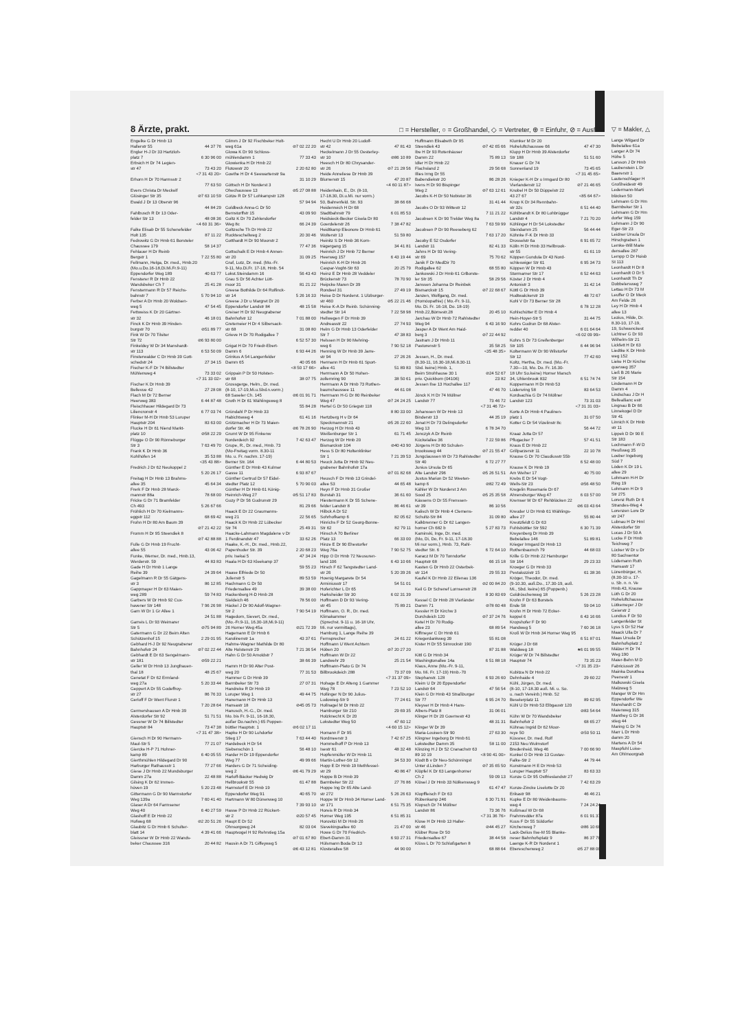8 Ärzte, prakt. □ = Hersteller, ○ = Großhandel, ◇ = Vertreter, ⊕ = Einfuhr, ⊘ = Ausfuhr
Engelke G Dr Hmb 13
Hallerstr 55 44 37 76
Engler H-J Dr 33 Hartzloh-
platz 7 6 30 96 00
Erbsich H Dr 74 Legien-
str 47 73 43 20
<7 31 43 20>
Erhorn H Dr 70 Harmsstr 2
77 63 50
Evers Christa Dr Meckelf
Glüsinger Str 35 ⊘7 63 10 59
Ewald J Dr 13 Oberstr 96
44 84 29
Fahlbusch R Dr 13 Oder-
felder Str 13 48 08 36
<4 60 31 36>
Falke Elisab Dr 55 Schenefelder
Holt 135 87 11 22
Fedrowitz G Dr Hmb 61 Borsteler
Chaussee 179 58 14 37
Fehlauer H Dr Reinb
Bergstr 1 7 22 55 80
Fellmann, Helga, Dr. med., Hmb.20
(Mo.u.Do.16-18,Di.Mi.Fr.9-11)
Eppendorfer Weg 189 40 63 77
Fensterer R Dr Hmb 22
Wandsbeker Ch 7 25 41 28
Fenstermann R Dr 57 Reichs-
bahnstr 7 5 70 94 10
Ferber A Dr Hmb 20 Woldsen-
weg 5 47 54 45
Fettweiss K Dr 20 Gärtner-
str 32 46 18 01
Finck K Dr Hmb 39 Hinden-
burgstr 70 ⊘51 89 77
Fink W Dr 70 Tilsiter
Str 72 ⊘6 93 80 00
Finkeldey W Dr 34 Manshardt-
str 113 6 53 50 09
Finsterwalder C Dr Hmb 39 Gott-
schedstr 24 27 34 15
Fischer K-F Dr 74 Billstedter
Mühlenweg 4 73 33 02
<7 31 33 02>
Fischer K Dr Hmb 39
Bellevue 42 27 28 08
Flach M Dr 72 Berner
Heerweg 383 6 44 87 48
Fleischhauer Hildegard Dr 73
Liliencronstr 4 6 77 03 74
Flinker M-H Dr Hmb 53 Luruper
Hauptstr 204 83 63 00
Flucke H Dr 61 Niend Markt-
platz 10 ⊘58 22 29
Flügge O Dr 90 Rönneburger
Str 3 7 63 49 70
Frank K Dr Hmb 36
Kohlhöfen 14 35 53 88
<35 43 88>
Fredrich J Dr 62 Neukoppel 2
5 20 26 17
Freitag H Dr Hmb 13 Brahms-
allee 35 45 64 34
Frerk F Dr Hmb 28 Marck-
mannstr 88a 78 68 00
Fricke G Dr 71 Bramfelder
Ch 493 5 26 67 66
Fröhlich H Dr 70 Kielmanns-
eggstr 112 68 69 42
Frohn H Dr 80 Am Baum 39
⊘7 21 42 22
Fromm H Dr 95 Steendiek 8
⊘7 42 88 88
Fulle G Dr Hmb 19 Frucht-
allee 55 43 06 42
Funke, Werner, Dr. med., Hmb.13,
Werderstr. 59 44 83 83
Gade H Dr Hmb 1 Lange
Reihe 39 24 39 64
Gagelmann R Dr 55 Gätgens-
str 3 86 12 85
Gappmayer H Dr 63 Maien-
weg 289 59 74 83
Garbers W Dr Hmb 92 Cux-
havener Str 148 7 96 26 98
Garn W Dr 1 Gr Allee 1
24 51 88
Garreis L Dr 93 Weimarer
Str 5 ⊘75 94 89
Gatermann G Dr 22 Beim Alten
Schützenhof 15 2 29 01 95
Gebhard H-J Dr 92 Neugrabener
Bahnhofstr 24 ⊘7 02 22 44
Gebhardt E Dr 63 Sengelmann-
str 181 ⊘59 22 21
Geller W Dr Hmb 13 Jungfrauen-
thal 18 48 25 67
Genetat F Dr 62 Ermland-
weg 27a 5 20 33 44
Geppert A Dr 55 Godeffroy-
str 27 86 76 33
Gerloff F Dr Went Flurstr 1
7 20 28 64
Germershausen A Dr Hmb 39
Alsterdorfer Str 92 51 71 51
Gessner W Dr 74 Billstedter
Hauptstr 84 73 47 38
<7 31 47 38>
Giensch H Dr 90 Hermann-
Maul-Str 5 77 21 07
Giercke H-P 71 Hohner-
kamp 89 6 40 05 55
Gierthmühlen Hildegard Dr 90
Harburger Rathausstr 1 77 27 66
Giese J Dr Hmb 22 Mundsburger
Damm 27a 22 48 88
Gilsing K Dr 62 Immen-
höven 19 5 20 23 48
Gittermann G Dr 90 Marmstorfer
Weg 139a 7 60 41 40
Glaser A Dr 64 Farmsener
Weg 40 6 40 27 59
Glashoff E Dr Hmb 22
Hofweg 68 ⊘2 20 51 26
Glaubitz G Dr Hmb 6 Schulter-
blatt 14 4 39 41 66
Gleissner W Dr Hmb 22 Wands-
beker Chaussee 316 20 44 82
Glimm J Dr 92 Fischbeker Holt-
weg 61a ⊘7 02 22 20
Glowa K Dr 90 Schloss-
mühlendamm 1 77 33 43
Glowienka H Dr Hmb 22
Flotowstr 20 2 20 62 80
Goethe H Dr 4 Seewartenstr 9a
31 10 29
Göttsch H Dr Norderst 3
Ohechaussee 13 ⊘5 27 08 88
Götze R Dr 57 Lohkampstr 128
57 94 94
Goldbeck Anna-G Dr 50
Bernstorffstr 15 43 09 90
Goltz K Dr 70 Zehlendorfer
Weg 8c 66 24 39
Goltzsche Th Dr Hmb 22
Ruckteschellweg 2 20 30 46
Gotthardt H Dr 90 Moorstr 2
77 47 36
Gottschalk E Dr Hmb 4 Annen-
str 20 31 09 25
Graf, Lutz, Dr. med. (Mo.-Fr.
9-11, Mo.Di.Fr. 17-18, Hmb. 54
Lokst.Steindamm 16 56 43 43
Grau S Dr 56 Achter Lütt-
moor 31 81 21 22
Greese Bothilde Dr 64 Rolfinck-
str 14 5 26 16 33
Greese J Dr u Margret Dr 20
Eppendorfer Landstr 84 48 15 58
Greiser H Dr 92 Neugrabener
Bahnhofstr 12 7 01 88 00
Gretemeier H Dr 4 Silbersack-
str 68 31 08 80
Grieve H Dr 70 Rodigallee 7
6 52 57 30
Grigat H Dr 70 Friedr-Ebert-
Damm 6 6 93 44 26
Grinkus A 54 Langenfelder
Damm 65 40 05 66
<8 50 17 66>
Grippain P Dr 50 Holsten-
str 68 38 07 75
Grossgerge, Helm., Dr. med.
(8-10, 17-19,Mi.u.Sbd.n.vorm.)
68 Saseler Ch. 145 ⊘6 01 91 71
Groth H Dr 61 Wählingsweg 8
55 84 28
Gründahl P Dr Hmb 33
Habichtsweg 4 61 41 16
Grützmacher H Dr 73 Maien-
dorfer Str. 46 ⊘6 78 26 90
Grumt W Dr 95 Finkenw
Norderdeich 92 7 42 63 47
Grupe, R., Dr. med., Hmb. 73
(Mo-Freitag vorm. 8.30-11
Mo. u. Fr. nachm. 17-19)
Berner Str. 164 6 44 80 53
Günther E Dr Hmb 43 Kulmer
Gasse 11 6 93 87 67
Günther Gertrud Dr 57 Eidel-
stedter Platz 12 5 70 90 03
Günther H Dr Hmb 61 König-
Heinrich-Weg 27 ⊘5 51 17 83
Guzy P Dr 56 Gudrunstr 29
81 29 66
Haack E Dr 22 Graumanns-
weg 21 22 56 65
Haack K Dr Hmb 22 Lübecker
Str 74 25 49 31
Haacke-Lahmann Magdalene v Dr
1 Ferdinandstr 47 33 62 26
Haake, K.-H., Dr. med., Hmb.22,
Papenhuder Str. 39 2 20 68 23
priv. Isekai 5 47 34 24
Haala H Dr 63 Kleekamp 37
59 55 23
Haase Elfriede Dr 50
Julienstr 5 89 53 59
Hachmann G Dr 50
Friedensallee 49 39 38 00
Hackenberg H-D Hmb 28
Sieldeich 46 78 56 00
Häckel J Dr 90 Adolf-Wagner-
Str 2 7 90 54 19
Hagedorn, Sievert, Dr. med.,
(Mo.-Fr.9-11, 16.30-18,Mi.9-11)
26 Horner Weg 45a ⊘21 72 39
Hagemann E Dr Hmb 6
Karolinenstr 1a 43 37 61
Hahme-Wagner Mathilde Dr 80
Alte Holstenstr 29 7 21 36 54
Hahn G Dr 50 Arnoldstr 7
38 66 39
Hamm H Dr 90 Alter Post-
weg 20 77 31 53
Hammer G Dr Hmb 39
Barmbeker Str 73 27 07 31
Handreke R Dr Hmb 19
Luruper Weg 1 49 44 75
Hanemann H Dr Hmb 13
Hansastr 18 ⊘45 05 73
Hanusch, H.-G., Dr. med.
Mo. bis Fr. 9-11, 16-18.30,
außer Do.nachm.) 65 Poppen-
büttler Hauptstr. 1 ⊘6 02 17 11
Hapke H Dr 90 Luhdorfer
Stieg 17 7 63 44 40
Hardebeck H Dr 54
Siebenschön 1 56 48 10
Harder H Dr 19 Eppendorfer
Weg 77 49 99 66
Harders G Dr 71 Scheiding-
weg 2 ⊘6 41 79 29
Harloff-Bäcker Hedwig Dr
Hellbrookstr 55 61 47 88
Harmstorf E Dr Hmb 19
Eppendorfer Weg 91 40 65 70
Hartmann W 80 Dünenweg 10
7 39 93 10
Hasse P Dr Hmb 22 Rückert-
str 2 ⊘20 57 45
Haupt E Dr 52
Ohnsorgweg 24 82 03 04
Hauptvogel H 92 Rehrstieg 15a
⊘7 01 67 80
Hausin A Dr 71 Giffeyweg 5
⊘6 43 12 81
Hecht U Dr Hmb 20 Ludolf-
str 42 47 81 43
Heckelmann J Dr 55 Oesterley-
str 10 ⊘86 10 89
Heesch H Dr 80 Chrysander-
str 26 ⊘7 21 28 56
Heide Anneliese Dr Hmb 39
Blumenstr 15 47 20 87
<4 60 11 87>
Heidenhain, E., Dr. (8-10,
17-18.30, Di.u.Mi. nur vorm.)
50, Bahrenfeld. Str. 93 38 66 68
Heidenreich H Dr 68
Stadtbahnstr 79 6 01 85 53
Heidsieck-Becker Gisela Dr 80
Goerdelerstr 26 7 38 47 82
Heidtkamp Eleonore Dr Hmb 61
Wolterstr 13 51 59 80
Heinitz S Dr Hmb 36 Korn-
trägergang 15 34 41 81
Heinrich J Dr Hmb 72 Berner
Heerweg 157 6 43 19 44
Heinrich K-H Dr Hmb 26
Caspar-Voght-Str 63 20 25 79
Heinz E Dr Hmb 28 Veddeler
Brückenstr 73 78 70 90
Heipcke Maren Dr 39
Rondeel 31 27 49 19
Heise D Dr Norderst. 1 Ulzburger-
str 460 ⊘5 22 21 46
Heise K-A Dr Reinb. Schönning-
stedter Str 14 7 22 58 98
Hellwegen F Dr Hmb 39
Andreasstr 22 27 74 93
Helm G Dr Hmb 13 Oderfelder
Str 7 47 38 83
Helssen H Dr 90 Mehring-
weg 6 7 90 52 18
Henning W Dr Hmb 39 Jarre-
str 94 27 26 26
Hermann H Dr Hmb 61 Sport-
allee 41 51 89 83
Herrmann A Dr 50 Hohen-
zollernring 90 38 50 61
Herrmann A Dr Hmb 73 Rothen-
baumchaussee 11 44 61 08
Herrmann H-G Dr 80 Reinbeker
Weg 47 ⊘7 24 24 25
Hertel G Dr 50 Griegstr 118
8 80 33 00
Hertzberg H v Dr 64
Speckmannstr 21 ⊘5 26 22 60
Herzog H Dr Hmb 43
Weißenburger Str 1 61 71 45
Herzog W Dr Hmb 20
Bismarckstr 104 ⊘40 43 90
Hess S Dr 80 Holtenklinker
Str 1 7 21 39 53
Heuck Jutta Dr Hmb 92 Neu-
grabener Bahnhofstr 17a
⊘7 01 82 68
Heusch F Dr Hmb 13 Grindel-
allee 53 44 65 48
Heyn F Dr Hmb 31 Großer
Burstah 31 36 61 60
Hiestermann K Dr 55 Schene-
felder Landstr 8 86 46 61
Hilbck A Dr 52
Sohrhofkamp 6 82 05 62
Hinrichs F Dr 52 Georg-Bonne-
Str 62 82 79 11
Hinsch A 70 Berliner
Platz 13 66 33 00
Hinze E Dr 90 Ehestorfer
Weg 76a 7 90 52 75
Hipp O Dr Hmb 72 Neusuren-
land 106 6 43 10 66
Hirsch F 62 Tangstedter Land-
str 26 5 20 39 26
Hoenig Margarete Dr 54
Arminiusstr 17 54 51 01
Hoferichter L Dr 65
Harksheider Str 30 6 02 31 39
Hoffmann D Dr 93 Vering-
str 45 75 89 21
Hoffmann, O. R., Dr. med.
Klimakammer
(Sprechst. 9-11 u. 16-18 Uhr,
Mi. nur vormittags),
Hamburg 1, Lange Reihe 39
Fernsprecher 24 61 22
Hoffmann U Went Achtern
Höben 20 ⊘7 20 27 20
Hoffmann W Dr 22
Landwehr 29 25 21 54
Hoffmann-Plato G Dr 74
Billbrookdeich 288 73 37 09
<7 31 37 09>
Hohage E Dr Alteng 1 Gammer
Weg 78 7 23 52 10
Hollinger N Dr 90 Julius-
Ludowieg-Str 9 77 24 61
Hollnagel M Dr Hmb 22
Hamburger Str 210 29 69 35
Holzknecht K Dr 20
Lokstedter Weg 50 47 60 12
<4 60 15 12>
Homann F Dr 95
Nordmeerstr 3 7 42 67 25
Hommelhoff P Dr Hmb 13
Isestr 61 48 32 48
Hopfenmüller W Dr Hmb 11
Martin-Luther-Str 12 34 53 30
Hopp E Dr Hmb 19 Methfessel-
str 29 40 86 47
Hoppe B Dr Hmb 39
Barmbeker Str 22 27 76 86
Hoppe Ing Dr 65 Alte Land-
str 272 5 26 26 63
Hoppe W Dr Hmb 34 Horner Land-
str 171 6 51 75 35
Horeis R Dr Hmb 34
Horner Weg 195 6 51 85 31
Horovitzi M Dr Hmb 26
Sievekingsallee 60 21 47 00
Howe G Dr 70 Friedrich-
Ebert-Damm 31 6 93 27 31
Hülsmann Boda Dr 13
Klosterallee 58 44 90 00
Huffmann Elisabeth Dr 95
Steendiek 43 ⊘7 42 65 66
Ibe H Dr 93 Rotenhäuser
Damm 22 75 89 13
Idler H Dr Hmb 22
Flachsland 2 29 56 68
Illies Irmg Dr 55
Babendiekstr 20 86 28 26
Ivens H Dr 90 Bispinger
Weg 2 ⊘7 63 12 61
Jacobs K-H Dr 50 Nobistor 36
31 41 44
Jacobs O Dr 93 Wittestr 12
7 11 21 22
Jacobsen K Dr 90 Trelder Weg 8a
7 63 59 99
Jacobsen P Dr 90 Reeseberg 62
7 63 17 20
Jacoby E 52 Osdorfer
Landstr 11 82 41 33
Jahns H Dr 93 Vering-
str 69 75 70 62
Janik F Dr MedDir 70
Rodigallee 62 68 55 80
Jankowski J Dr Hmb 61 GrBorste-
ler Str 35 58 29 56
Janssen Johanna Dr Reinbek
Bismarckstr 15 ⊘7 22 68 67
Janzen, Wolfgang, Dr. med.
(Homöopathie) ( Mo.-Fr. 9-11,
Mo. Di. Fr. 16-18, Do. 18-19)
Hmb.22,Börnestr.28 20 45 10
Jarchau W Dr Hmb 72 Rahlstedter
Weg 94 6 43 16 90
Jasper A Dr Went Am Haid-
berg 3 ⊘7 22 44 92
Jastram J Dr Hmb 11
Pastorenstr 5 35 58 25
<35 48 35>
Jessen, H., Dr. med.
(8.30-11, 16.30-18,Mi.8.30-11
Sbd. keine) Hmb. 1,
Beim Strohhause 30 1 ⊘24 52 67
priv. Quickborn (04106) 23 82
Jessen Ilse 13 Hochallee 117
47 46 70
Jönck K H Dr 74 Möllner
Landstr 77 73 46 72
<7 31 46 72>
Johanssen W Dr Hmb 13
Binderstr 13 44 35 19
Jonat H Dr 73 Delingsdorfer
Weg 13 6 78 34 70
Jonczyk A Dr Reinb
Kückelallee 36 7 22 59 86
Jürgens H Dr 80 Schulen-
brooksweg 44 ⊘7 21 55 47
Jungclaussen W Dr 73 Rahlstedter
Str 40 6 72 27 77
Junius Ursula Dr 65
Alte Landstr 296 ⊘5 26 51 51
Justus Marion Dr 52 Weeten-
kamp 6 ⊘82 72 49
Kähler W Dr Norderst 3 Am
Sood 25 ⊘5 25 35 58
Kässens O Dr 55 Frenssen-
str 39 86 10 56
Kalisch W Dr Hmb 4 Clemens-
Schultz-Str 84 31 09 80
Kalkbrenner G Dr 62 Langen-
horner Ch 682 b 5 27 83 73
Kaminski, Inge, Dr. med.
(Mo, Di, Do, Fr. 9-11, 17-18.30
Mi nur vorm.), Hmb. 73, Rahl-
stedter Str. 6 6 72 64 10
Karacz M Dr 70 Tonndorfer
Hauptstr 68 66 15 18
Kasten G Dr Hmb 22 Osterbek-
str 114 29 55 33
Kaufel K Dr Hmb 22 Eilenau 136
⊘2 00 84 20
Keil G Dr Schenef Lornsenstr 28
8 30 83 69
Kessel C Dr Hmb 28 Vierländer
Damm 71 ⊘78 60 48
Kessler H Dr Kirchw 3
Durchdeich 120 ⊘7 37 24 76
Ketel H Dr 70 Rodig-
allee 23 68 89 54
Kiffmeyer C Dr Hmb 61
Kriegerdankweg 39 55 81 08
Kister H Dr 55 Simrockstr 190
87 31 88
Kittl G Dr Hmb 34
Washingtonallee 14a 6 51 88 18
Klaus, Anne (Mo.-Fr. 9-11,
Mo. Mi. Fr. 17-19) Hmb.-70
Stephanstr. 128 6 93 26 60
Kleim U Dr 20 Eppendorfer
Landstr 64 47 56 54
Klein G Dr Hmb 43 Straßburger
Str 77 6 95 24 70
Kleyser H Dr Hmb 4 Hans-
Albers-Platz 8 31 06 01
Klinger H Dr 20 Goernestr 43
48 31 31
Klinger W Dr 39
Maria-Louisen-Str 90 27 63 30
Klingner Ingeborg Dr Hmb 61
Lokstedter Damm 35 58 11 00
Klinzing H J Dr 52 Cranachstr 63
89 10 19 <8 90 41 00>
Klodt B v Dr Neu-Schönningst
Unter d.Linden 7 ⊘7 35 65 50
Klöpfel K Dr 63 Langenhorner
Ch 2 59 09 13
Klösel J Dr Hmb 33 Nölkensweg 9
61 47 47
Klopffleisch F Dr 63
Rübenkamp 246 6 30 71 91
Klopsch Dr 74 Möllner
Landstr 86 73 36 76
<7 31 36 76>
Klose H Dr Hmb 13 Haller-
str 46 ⊘44 45 27
Klüber Rose Dr 50
Friedensallee 67 38 44 58
Klüss L Dr 70 Schloßgarten 8
68 88 64
Klumker M Dr 20
Hoheluftchaussee 66 47 47 30
Klupp H Dr Hmb 39 Alsterdorfer
Str 188 51 51 60
Knauer G Dr 74
Sonnenland 19 73 45 65
<7 31 45 65>
Knieper K-H Dr u Irmgard Dr 80
Vierlandenstr 12 ⊘7 21 46 65
Knobel H Dr 50 Düppelstr 22
43 27 67 <85 64 67>
Knop K Dr 34 Rennbahn-
str 32c 6 51 44 40
Köhlbrandt K Dr 80 Lohbrügger
Landstr 4 7 21 70 20
Köhlinger H Dr 54 Lokstedter
Steindamm 25 56 44 44
Köhnke F-K Dr Hmb 33
Drosselstr 6a 6 91 65 72
Kölln H Dr Hmb 33 Hellbrook-
str 55 61 61 19
Köppen Gundula Dr 43 Nord-
schleswiger Str 61 6 95 34 73
Köppen W Dr Hmb 43
Stormarner Str 17 6 52 44 63
Köster J Dr Hmb 4
Antonistr 3 31 42 14
Köttl G Dr Hmb 39
Hudtwalckerstr 19 48 72 67
Kohl V Dr 73 Berner Str 28
6 78 12 28
Kohlschütter E Dr Hmb 4
Hein-Hoyer-Str 5 31 44 75
Kohrs Gudrun Dr 68 Alster-
redder 40 6 01 64 64
<6 02 09 99>
Kohrs S Dr 73 Greifenberger
Str 105 6 44 96 94
Koltermann W Dr 90 Wilstorfer
Str 12 77 42 60
Koltz, Hertha, Dr. med. (Mo.-Fr.
7.30—10, Mo. Do. Fr. 16.30-
18 Uhr So.keine) Horner Marsch
34, Uhlenbrook 832 6 51 74 74
Koppermann H Dr Hmb 53
Lüdersring 58 83 64 53
Kordsachia G Dr 74 Möllner
Landstr 123 73 31 03
<7 31 31 03>
Korte A Dr Hmb 4 Paulinen-
platz 1 31 07 50
Kotter G Dr 54 Vizelinstr 8c
56 44 72
Kraaz Jutta Dr 57
Pflugacker 7 57 41 51
Kraus E Dr Hmb 22
Grillparzerstr 11 22 10 78
Krause G Dr 70 Claudiusstr 55b
6 52 48 00
Krause K Dr Hmb 19
Am Weiher 17 40 75 00
Krebs E Dr 54 Vogt-
Wells-Str 23 ⊘56 48 50
Kregelin Rosemarie Dr 67
Ahrensburger Weg 47 6 03 57 00
Kremser W Dr 67 Rehblöcken 22
⊘6 03 43 64
Kreuder U Dr Hmb 61 Wählings-
allee 27 55 80 44
Kreutzfeldt G Dr 63
Fuhlsbüttler Str 592 6 30 71 39
Kreyenberg Dr Hmb 39
Bebelallee 146 51 89 81
Krieger Irmgard Dr Hmb 13
Rothenbaumch 79 44 68 03
Krille G Dr Hmb 22 Hamburger
Str 164 29 23 33
Kroeger G Dr Hmb 33
Pestalozzistr 15 61 38 36
Kröger, Theodor, Dr. med.
(9-10.30, auß.Do., 17.30-19, auß.
Mi., Sbd. keine) 65 (Poppenb.)
Goldröschenweg 18 5 26 23 28
Krohn F Dr 63 Borstels
Ende 58 59 04 10
Krohn H Dr Hmb 72 Ecker-
koppel 6 6 43 16 66
Kropshofer F Dr 90
Handweg 5 7 60 36 18
Kroß W Dr Hmb 34 Horner Weg 95
6 51 87 01
Krüger J Dr 68
Waldweg 18 ★6 01 99 55
Krüger W Dr 74 Billstedter
Hauptstr 74 73 35 23
<7 31 35 23>
Kubitza N Dr Hmb 22
Dehnhaide 4 29 60 22
Kühl, Jürgen, Dr. med.
(8-10, 17-18.30 auß. Mi. u. So.
u. nach Vereinb.) Hmb. 52
Beselerplatz 11 89 62 95
Kühl U Dr Hmb 53 Elbgaustr 120
⊘83 54 64
Kühn W Dr 70 Wandsbeker
Bahnhofstr 2 68 65 27
Kühnau Ingrid Dr 62 Moor-
reye 50 ⊘50 50 11
Küssner, Dr. med. Rolf
2153 Neu Wulmstorf
Bredenheid. Weg 46 7 00 66 90
Kunkel O Dr Hmb 13 Gustav-
Falke-Str 2 44 79 44
Kunstmann H E Dr Hmb 53
Luruper Hauptstr 57 83 63 33
Kunze G Dr 95 Ostfrieslandstr 27
7 42 63 29
Kunze-Zincke Liselotte Dr 20
Erikastr 98 46 46 21
Kupke E Dr 80 Weidenbaums-
weg 4 7 24 24 24
Kußmaul W Dr 68
Frahmredder 87a 6 01 91 37
Kuus F Dr 55 Süldorfer
Kirchenweg 7 ⊘86 10 68
Lack-Delius Ilse-M 55 Blanke-
neser Bahnhofsplatz 9 86 37 78
Laenge K-R Dr Norderst 1
Ebereschenweg 2 ⊘5 27 88 00
▽ = Makler, △
Lange Wilgard Dr
Bebelallee 61a
Langer A Dr 74
Höhe 5
Larsson J Dr Hmb
Laubenstein L Dr
Baererstr 1
Lautenschlager H
Großheidestr 49
Ledermann-Marti
blöcken 50
Lehmann G Dr Hm
Barmbeker Str 1
Lehmann G Dr Hm
dorfer Weg 159
Lehmann J Dr 90
Eger-Str 23
Leidner Ursula Dr
Hirschgraben 1
Lemke-Will Marie
densallee 267
Lempp O Dr Hoisb
St 113
Leonhardt H Dr 8
Leonhardt O Dr 5
Leonhardt Th Dr
Dobbelersweg 7
Lettau H Dr 73 M
Leuffer O Dr Meck
Am Felde 26
Ley H Dr Hmb 4
allee 13
Lezius, Hilde, Dr.
8.30-10, 17-19,
19, Schwenckest
Lichtner G Dr 93
Wilhelm-Str 21
Lickfett H Dr 63
Liedtke K Dr Hmb
weg 152
Lieke H Dr Kirchw
querweg 357
Ließ B 26 Marie
Str 154
Lindemann H Dr
Damm 4
Lindschau J Dr H
Belleallianc estr
Lingnau B Dr 66
Linnekogel D Dr
Str 41
Linnich K Dr Hmb
str 11
Lippek D Dr 90 E
Str 183
Lochmann F-W D
Heußweg 35
Loeber Ingeborg
Süd 7
Löden K Dr 19 L
allee 29
Lohmann H-H Dr
Ring 19
Lohmann H Dr 9
Str 275
Lorenz Ruth Dr 6
Strandes-Weg 4
Lorenzen Lore Dr
str 247
Lubnau H Dr Hml
Alsterdorfer Str
Lucas J Dr 50 A
Lucke F Dr Hmb
Teichweg 7
Lücker W Dr u Dr
80 Sachsentor
Lüdemann Ruth
Hansastr 17
Lünenbürger, H.
(8.30-10 u. 17-
u. Sb. n. n. Ve
Hmb.43, Krause
Lüth G Dr 20
Hoheluftchausse
Lütkemeyer J Dr
Geierstr 2
Lundius F Dr 50
Langenfelder St
Lyss S Dr 52 Har
Maack Ulla Dr 7
Maas Ursula Dr
Bahnhofsplatz 2
Mälzer H Dr 74
Weg 190
Maier-Behn M D
Fabriciusstr 26
Mainka Dorothea
Peenestr 1
Malkowski Gisela
Malzweg 5
Manger W Dr Hm
Eppendorfer We
Manshardt C Dr
Maienweg 315
Manthey G Dr 36
stieg 44
Maring G Dr 74
Marr L Dr Hmb
damm 20
Martens A Dr 54
Maspfuhl Luise-
Am Ohlmoorgrab